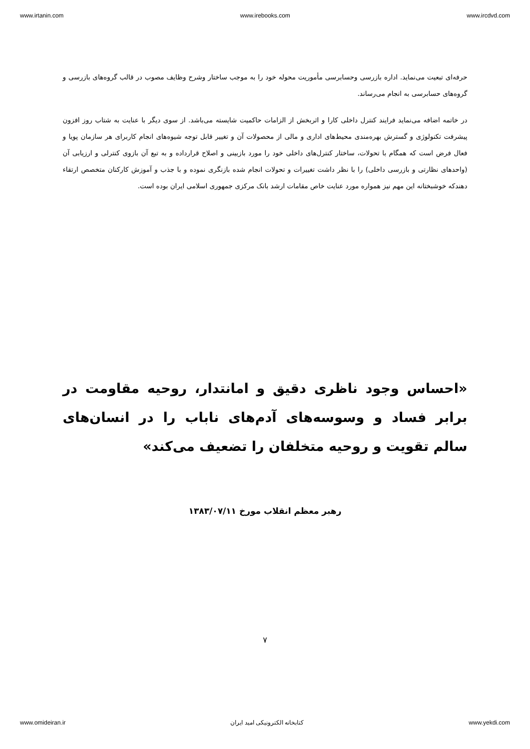www.irtanin.com www.irebooks.com www.ircdvd.com
حرفه‌ای تبعیت می‌نماید. اداره بازرسی وحسابرسی مأموریت محوله خود را به موجب ساختار وشرح وظایف مصوب در قالب گروه‌های بازرسی و گروه‌های حسابرسی به انجام می‌رساند.
در خاتمه اضافه می‌نماید فرایند کنترل داخلی کارا و اثربخش از الزامات حاکمیت شایسته می‌باشد. از سوی دیگر با عنایت به شتاب روز افزون پیشرفت تکنولوژی و گسترش بهره‌مندی محیط‌های اداری و مالی از محصولات آن و تغییر قابل توجه شیوه‌های انجام کاربرای هر سازمان پویا و فعال فرض است که همگام با تحولات، ساختار کنترل‌های داخلی خود را مورد بازبینی و اصلاح قرارداده و به تبع آن بازوی کنترلی و ارزیابی آن (واحدهای نظارتی و بازرسی داخلی) را با نظر داشت تغییرات و تحولات انجام شده بازنگری نموده و با جذب و آموزش کارکنان متخصص ارتقاء دهندکه خوشبختانه این مهم نیز همواره مورد عنایت خاص مقامات ارشد بانک مرکزی جمهوری اسلامی ایران بوده است.
«احساس وجود ناظری دقیق و امانتدار، روحیه مقاومت در برابر فساد و وسوسه‌های آدم‌های ناباب را در انسان‌های سالم تقویت و روحیه متخلفان را تضعیف می‌کند»
رهبر معظم انقلاب مورخ ۱۳۸۳/۰۷/۱۱
۷
www.omideiran.ir کتابخانه الکترونیکی امید ایران www.yekdi.com